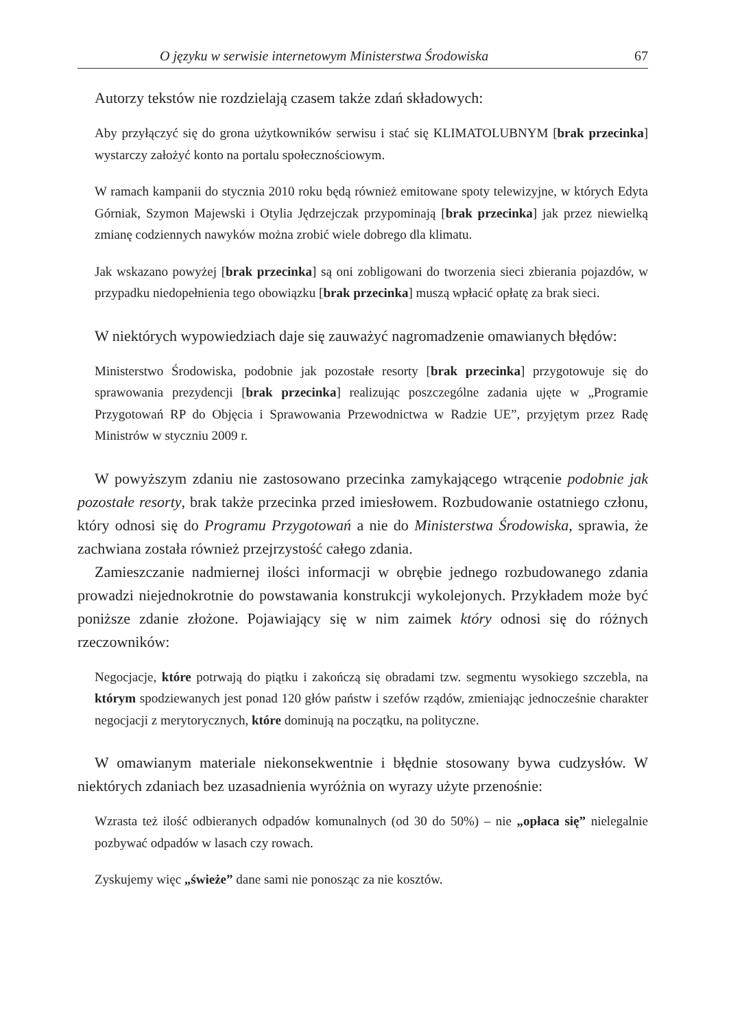O języku w serwisie internetowym Ministerstwa Środowiska 67
Autorzy tekstów nie rozdzielają czasem także zdań składowych:
Aby przyłączyć się do grona użytkowników serwisu i stać się KLIMATOLUBNYM [brak przecinka] wystarczy założyć konto na portalu społecznościowym.
W ramach kampanii do stycznia 2010 roku będą również emitowane spoty telewizyjne, w których Edyta Górniak, Szymon Majewski i Otylia Jędrzejczak przypominają [brak przecinka] jak przez niewielką zmianę codziennych nawyków można zrobić wiele dobrego dla klimatu.
Jak wskazano powyżej [brak przecinka] są oni zobligowani do tworzenia sieci zbierania pojazdów, w przypadku niedopełnienia tego obowiązku [brak przecinka] muszą wpłacić opłatę za brak sieci.
W niektórych wypowiedziach daje się zauważyć nagromadzenie omawianych błędów:
Ministerstwo Środowiska, podobnie jak pozostałe resorty [brak przecinka] przygotowuje się do sprawowania prezydencji [brak przecinka] realizując poszczególne zadania ujęte w „Programie Przygotowań RP do Objęcia i Sprawowania Przewodnictwa w Radzie UE”, przyjętym przez Radę Ministrów w styczniu 2009 r.
W powyższym zdaniu nie zastosowano przecinka zamykającego wtrącenie podobnie jak pozostałe resorty, brak także przecinka przed imiesłowem. Rozbudowanie ostatniego członu, który odnosi się do Programu Przygotowań a nie do Ministerstwa Środowiska, sprawia, że zachwiana została również przejrzystość całego zdania.
Zamieszczanie nadmiernej ilości informacji w obrębie jednego rozbudowanego zdania prowadzi niejednokrotnie do powstawania konstrukcji wykolejonych. Przykładem może być poniższe zdanie złożone. Pojawiający się w nim zaimek który odnosi się do różnych rzeczowników:
Negocjacje, które potrwają do piątku i zakończą się obradami tzw. segmentu wysokiego szczebla, na którym spodziewanych jest ponad 120 głów państw i szefów rządów, zmieniając jednocześnie charakter negocjacji z merytorycznych, które dominują na początku, na polityczne.
W omawianym materiale niekonsekwentnie i błędnie stosowany bywa cudzysłów. W niektórych zdaniach bez uzasadnienia wyróżnia on wyrazy użyte przenośnie:
Wzrasta też ilość odbieranych odpadów komunalnych (od 30 do 50%) – nie „opłaca się” nielegalnie pozbywać odpadów w lasach czy rowach.
Zyskujemy więc „świeże” dane sami nie ponosząc za nie kosztów.